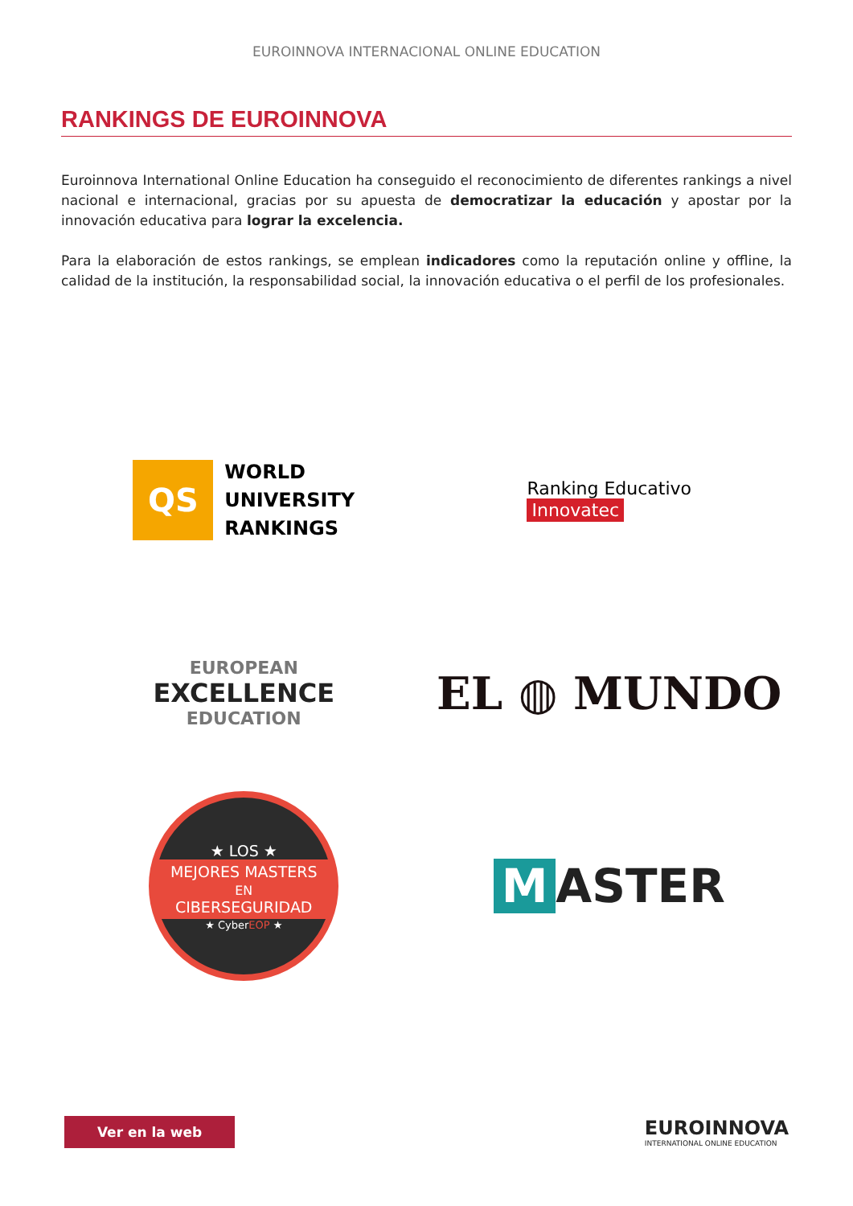EUROINNOVA INTERNACIONAL ONLINE EDUCATION
RANKINGS DE EUROINNOVA
Euroinnova International Online Education ha conseguido el reconocimiento de diferentes rankings a nivel nacional e internacional, gracias por su apuesta de democratizar la educación y apostar por la innovación educativa para lograr la excelencia.
Para la elaboración de estos rankings, se emplean indicadores como la reputación online y offline, la calidad de la institución, la responsabilidad social, la innovación educativa o el perfil de los profesionales.
QS
WORLD
UNIVERSITY
RANKINGS
Ranking Educativo
Innovatec
EUROPEAN
EXCELLENCE
EDUCATION
EL ◍ MUNDO
★ LOS ★
MEJORES MASTERS
EN
CIBERSEGURIDAD
★ CyberEOP ★
M ASTER
Ver en la web
EUROINNOVA
INTERNATIONAL ONLINE EDUCATION